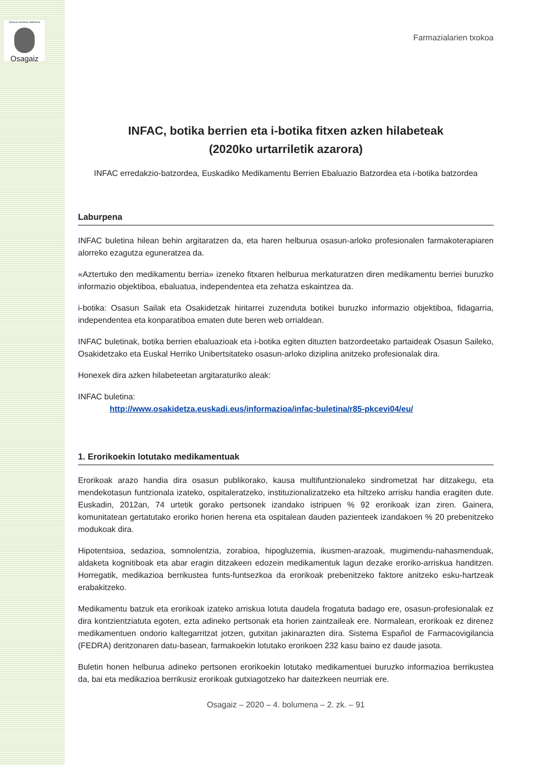Osasun-zientzien aldizkaria
Osagaiz
Farmazialarien txokoa
INFAC, botika berrien eta i-botika fitxen azken hilabeteak
(2020ko urtarriletik azarora)
INFAC erredakzio-batzordea, Euskadiko Medikamentu Berrien Ebaluazio Batzordea eta i-botika batzordea
Laburpena
INFAC buletina hilean behin argitaratzen da, eta haren helburua osasun-arloko profesionalen farmakoterapiaren alorreko ezagutza eguneratzea da.
«Aztertuko den medikamentu berria» izeneko fitxaren helburua merkaturatzen diren medikamentu berriei buruzko informazio objektiboa, ebaluatua, independentea eta zehatza eskaintzea da.
i-botika: Osasun Sailak eta Osakidetzak hiritarrei zuzenduta botikei buruzko informazio objektiboa, fidagarria, independentea eta konparatiboa ematen dute beren web orrialdean.
INFAC buletinak, botika berrien ebaluazioak eta i-botika egiten dituzten batzordeetako partaideak Osasun Saileko, Osakidetzako eta Euskal Herriko Unibertsitateko osasun-arloko diziplina anitzeko profesionalak dira.
Honexek dira azken hilabeteetan argitaraturiko aleak:
INFAC buletina:
http://www.osakidetza.euskadi.eus/informazioa/infac-buletina/r85-pkcevi04/eu/
1. Erorikoekin lotutako medikamentuak
Erorikoak arazo handia dira osasun publikorako, kausa multifuntzionaleko sindrometzat har ditzakegu, eta mendekotasun funtzionala izateko, ospitaleratzeko, instituzionalizatzeko eta hiltzeko arrisku handia eragiten dute. Euskadin, 2012an, 74 urtetik gorako pertsonek izandako istripuen % 92 erorikoak izan ziren. Gainera, komunitatean gertatutako eroriko horien herena eta ospitalean dauden pazienteek izandakoen % 20 prebenitzeko modukoak dira.
Hipotentsioa, sedazioa, somnolentzia, zorabioa, hipogluzemia, ikusmen-arazoak, mugimendu-nahasmenduak, aldaketa kognitiboak eta abar eragin ditzakeen edozein medikamentuk lagun dezake eroriko-arriskua handitzen. Horregatik, medikazioa berrikustea funts-funtsezkoa da erorikoak prebenitzeko faktore anitzeko esku-hartzeak erabakitzeko.
Medikamentu batzuk eta erorikoak izateko arriskua lotuta daudela frogatuta badago ere, osasun-profesionalak ez dira kontzientziatuta egoten, ezta adineko pertsonak eta horien zaintzaileak ere. Normalean, erorikoak ez direnez medikamentuen ondorio kaltegarritzat jotzen, gutxitan jakinarazten dira. Sistema Español de Farmacovigilancia (FEDRA) deritzonaren datu-basean, farmakoekin lotutako erorikoen 232 kasu baino ez daude jasota.
Buletin honen helburua adineko pertsonen erorikoekin lotutako medikamentuei buruzko informazioa berrikustea da, bai eta medikazioa berrikusiz erorikoak gutxiagotzeko har daitezkeen neurriak ere.
Osagaiz – 2020 – 4. bolumena – 2. zk. – 91